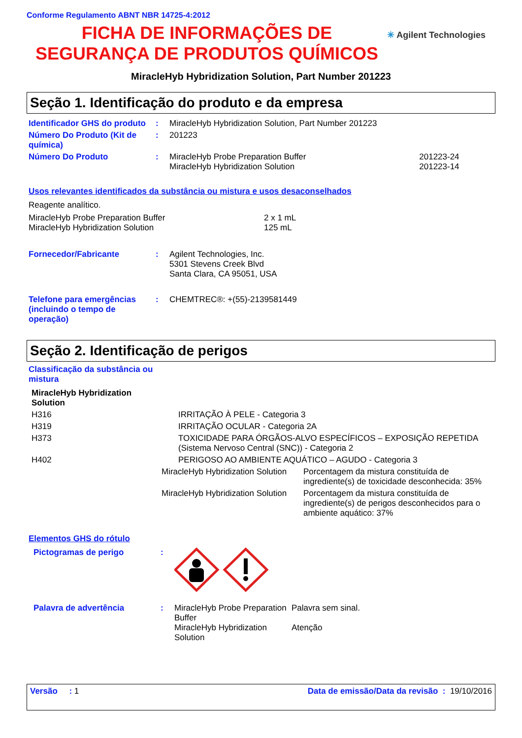Conforme Regulamento ABNT NBR 14725-4:2012
FICHA DE INFORMAÇÕES DE
SEGURANÇA DE PRODUTOS QUÍMICOS
✳ Agilent Technologies
MiracleHyb Hybridization Solution, Part Number 201223
Seção 1. Identificação do produto e da empresa
| Identificador GHS do produto | : | MiracleHyb Hybridization Solution, Part Number 201223 | |
| Número Do Produto (Kit de química) | : | 201223 | |
| Número Do Produto | : | MiracleHyb Probe Preparation Buffer MiracleHyb Hybridization Solution | 201223-24 201223-14 |
Usos relevantes identificados da substância ou mistura e usos desaconselhados
Reagente analítico.
| MiracleHyb Probe Preparation Buffer MiracleHyb Hybridization Solution | 2 x 1 mL 125 mL |
| Fornecedor/Fabricante | : | Agilent Technologies, Inc. 5301 Stevens Creek Blvd Santa Clara, CA 95051, USA |
| Telefone para emergências (incluindo o tempo de operação) | : | CHEMTREC®: +(55)-2139581449 |
Seção 2. Identificação de perigos
Classificação da substância ou mistura
| MiracleHyb Hybridization Solution | |
| H316 | IRRITAÇÃO À PELE - Categoria 3 |
| H319 | IRRITAÇÃO OCULAR - Categoria 2A |
| H373 | TOXICIDADE PARA ÓRGÃOS-ALVO ESPECÍFICOS – EXPOSIÇÃO REPETIDA (Sistema Nervoso Central (SNC)) - Categoria 2 |
| H402 | PERIGOSO AO AMBIENTE AQUÁTICO – AGUDO - Categoria 3 |
| MiracleHyb Hybridization Solution | Porcentagem da mistura constituída de ingrediente(s) de toxicidade desconhecida: 35% |
| MiracleHyb Hybridization Solution | Porcentagem da mistura constituída de ingrediente(s) de perigos desconhecidos para o ambiente aquático: 37% |
Elementos GHS do rótulo
| Pictogramas de perigo | : | | |
| Palavra de advertência | : | MiracleHyb Probe Preparation Buffer MiracleHyb Hybridization Solution | Palavra sem sinal. Atenção |
Versão : 1 Data de emissão/Data da revisão : 19/10/2016